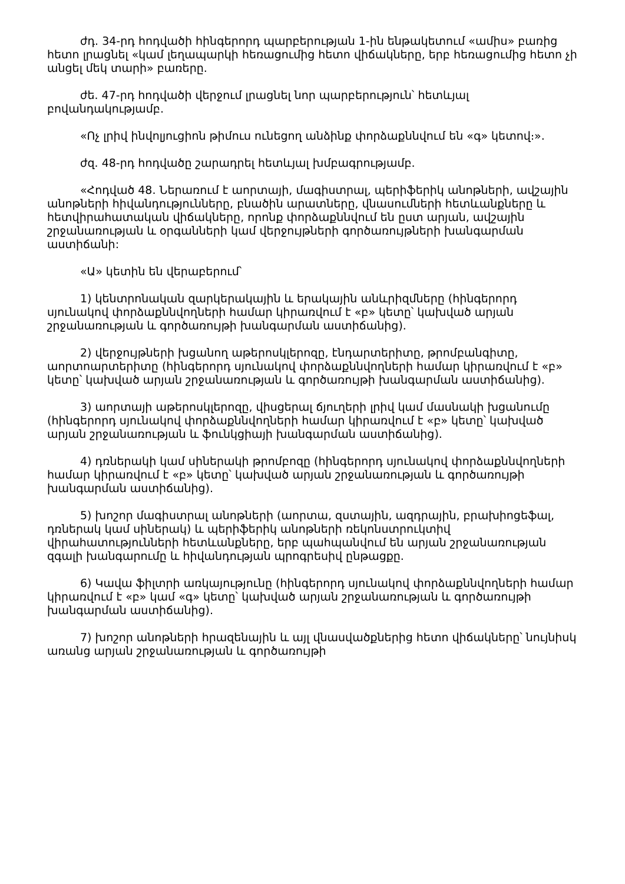ժդ. 34-րդ հոդվածի հինգերորդ պարբերության 1-ին ենթակետում «ամիս» բառից հետո լրացնել «կամ լեղապարկի հեռացումից հետո վիճակները, երբ հեռացումից հետո չի անցել մեկ տարի» բառերը.
ժե. 47-րդ հոդվածի վերջում լրացնել նոր պարբերություն՝ հետևյալ բովանդակությամբ.
«Ոչ լրիվ ինվոլյուցիոն թիմուս ունեցող անձինք փորձաքննվում են «գ» կետով։».
ժզ. 48-րդ հոդվածը շարադրել հետևյալ խմբագրությամբ.
«Հոդված 48. Ներառում է աորտայի, մագիստրալ, պերիֆերիկ անոթների, ավշային անոթների հիվանդությունները, բնածին արատները, վնասումների հետևանքները և հետվիրահատական վիճակները, որոնք փորձաքննվում են ըստ արյան, ավշային շրջանառության և օրգանների կամ վերջույթների գործառույթների խանգարման աստիճանի:
«Ա» կետին են վերաբերում՝
1) կենտրոնական զարկերակային և երակային անևրիզմները (հինգերորդ սյունակով փորձաքննվողների համար կիրառվում է «բ» կետը՝ կախված արյան շրջանառության և գործառույթի խանգարման աստիճանից).
2) վերջույթների խցանող աթերոսկլերոզը, էնդարտերիտը, թրոմբանգիտը, աորտոարտերիտը (հինգերորդ սյունակով փորձաքննվողների համար կիրառվում է «բ» կետը՝ կախված արյան շրջանառության և գործառույթի խանգարման աստիճանից).
3) աորտայի աթերոսկլերոզը, վիսցերալ ճյուղերի լրիվ կամ մասնակի խցանումը (հինգերորդ սյունակով փորձաքննվողների համար կիրառվում է «բ» կետը՝ կախված արյան շրջանառության և ֆունկցիայի խանգարման աստիճանից).
4) դռներակի կամ սիներակի թրոմբոզը (հինգերորդ սյունակով փորձաքննվողների համար կիրառվում է «բ» կետը՝ կախված արյան շրջանառության և գործառույթի խանգարման աստիճանից).
5) խոշոր մագիստրալ անոթների (աորտա, զստային, ազդրային, բրախիոցեֆալ, դռներակ կամ սիներակ) և պերիֆերիկ անոթների ռեկոնստրուկտիվ վիրահատությունների հետևանքները, երբ պահպանվում են արյան շրջանառության զգալի խանգարումը և հիվանդության պրոգրեսիվ ընթացքը.
6) Կավա ֆիլտրի առկայությունը (հինգերորդ սյունակով փորձաքննվողների համար կիրառվում է «բ» կամ «գ» կետը՝ կախված արյան շրջանառության և գործառույթի խանգարման աստիճանից).
7) խոշոր անոթների հրազենային և այլ վնասվածքներից հետո վիճակները՝ նույնիսկ առանց արյան շրջանառության և գործառույթի